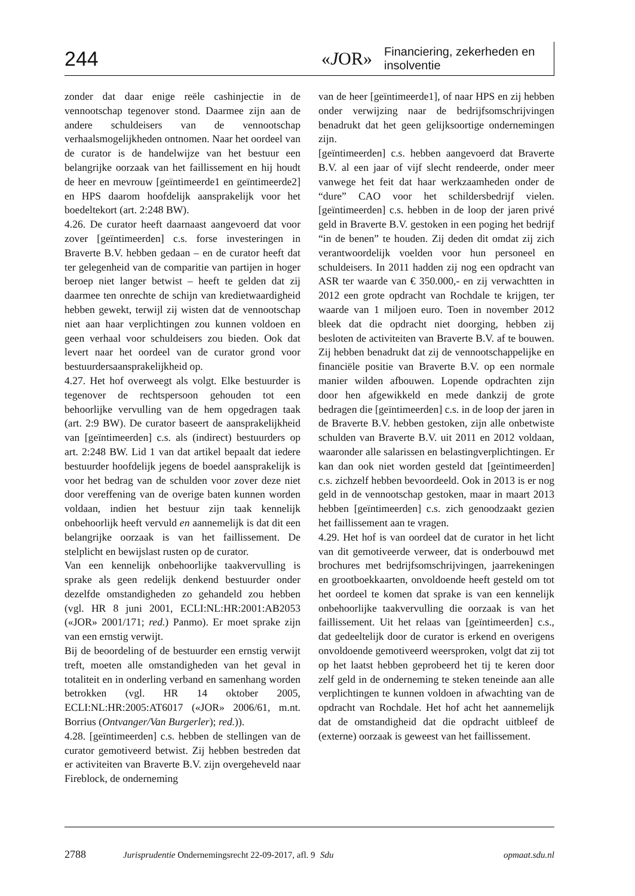244 «JOR»
Financiering, zekerheden en insolventie
zonder dat daar enige reële cashinjectie in de vennootschap tegenover stond. Daarmee zijn aan de andere schuldeisers van de vennootschap verhaalsmogelijkheden ontnomen. Naar het oordeel van de curator is de handelwijze van het bestuur een belangrijke oorzaak van het faillissement en hij houdt de heer en mevrouw [geïntimeerde1 en geïntimeerde2] en HPS daarom hoofdelijk aansprakelijk voor het boedeltekort (art. 2:248 BW).
4.26. De curator heeft daarnaast aangevoerd dat voor zover [geïntimeerden] c.s. forse investeringen in Braverte B.V. hebben gedaan – en de curator heeft dat ter gelegenheid van de comparitie van partijen in hoger beroep niet langer betwist – heeft te gelden dat zij daarmee ten onrechte de schijn van kredietwaardigheid hebben gewekt, terwijl zij wisten dat de vennootschap niet aan haar verplichtingen zou kunnen voldoen en geen verhaal voor schuldeisers zou bieden. Ook dat levert naar het oordeel van de curator grond voor bestuurdersaansprakelijkheid op.
4.27. Het hof overweegt als volgt. Elke bestuurder is tegenover de rechtspersoon gehouden tot een behoorlijke vervulling van de hem opgedragen taak (art. 2:9 BW). De curator baseert de aansprakelijkheid van [geïntimeerden] c.s. als (indirect) bestuurders op art. 2:248 BW. Lid 1 van dat artikel bepaalt dat iedere bestuurder hoofdelijk jegens de boedel aansprakelijk is voor het bedrag van de schulden voor zover deze niet door vereffening van de overige baten kunnen worden voldaan, indien het bestuur zijn taak kennelijk onbehoorlijk heeft vervuld en aannemelijk is dat dit een belangrijke oorzaak is van het faillissement. De stelplicht en bewijslast rusten op de curator.
Van een kennelijk onbehoorlijke taakvervulling is sprake als geen redelijk denkend bestuurder onder dezelfde omstandigheden zo gehandeld zou hebben (vgl. HR 8 juni 2001, ECLI:NL:HR:2001:AB2053 («JOR» 2001/171; red.) Panmo). Er moet sprake zijn van een ernstig verwijt.
Bij de beoordeling of de bestuurder een ernstig verwijt treft, moeten alle omstandigheden van het geval in totaliteit en in onderling verband en samenhang worden betrokken (vgl. HR 14 oktober 2005, ECLI:NL:HR:2005:AT6017 («JOR» 2006/61, m.nt. Borrius (Ontvanger/Van Burgerler); red.)).
4.28. [geïntimeerden] c.s. hebben de stellingen van de curator gemotiveerd betwist. Zij hebben bestreden dat er activiteiten van Braverte B.V. zijn overgeheveld naar Fireblock, de onderneming
van de heer [geïntimeerde1], of naar HPS en zij hebben onder verwijzing naar de bedrijfsomschrijvingen benadrukt dat het geen gelijksoortige ondernemingen zijn.
[geïntimeerden] c.s. hebben aangevoerd dat Braverte B.V. al een jaar of vijf slecht rendeerde, onder meer vanwege het feit dat haar werkzaamheden onder de “dure” CAO voor het schildersbedrijf vielen. [geïntimeerden] c.s. hebben in de loop der jaren privé geld in Braverte B.V. gestoken in een poging het bedrijf “in de benen” te houden. Zij deden dit omdat zij zich verantwoordelijk voelden voor hun personeel en schuldeisers. In 2011 hadden zij nog een opdracht van ASR ter waarde van € 350.000,- en zij verwachtten in 2012 een grote opdracht van Rochdale te krijgen, ter waarde van 1 miljoen euro. Toen in november 2012 bleek dat die opdracht niet doorging, hebben zij besloten de activiteiten van Braverte B.V. af te bouwen. Zij hebben benadrukt dat zij de vennootschappelijke en financiële positie van Braverte B.V. op een normale manier wilden afbouwen. Lopende opdrachten zijn door hen afgewikkeld en mede dankzij de grote bedragen die [geïntimeerden] c.s. in de loop der jaren in de Braverte B.V. hebben gestoken, zijn alle onbetwiste schulden van Braverte B.V. uit 2011 en 2012 voldaan, waaronder alle salarissen en belastingverplichtingen. Er kan dan ook niet worden gesteld dat [geïntimeerden] c.s. zichzelf hebben bevoordeeld. Ook in 2013 is er nog geld in de vennootschap gestoken, maar in maart 2013 hebben [geïntimeerden] c.s. zich genoodzaakt gezien het faillissement aan te vragen.
4.29. Het hof is van oordeel dat de curator in het licht van dit gemotiveerde verweer, dat is onderbouwd met brochures met bedrijfsomschrijvingen, jaarrekeningen en grootboekkaarten, onvoldoende heeft gesteld om tot het oordeel te komen dat sprake is van een kennelijk onbehoorlijke taakvervulling die oorzaak is van het faillissement. Uit het relaas van [geïntimeerden] c.s., dat gedeeltelijk door de curator is erkend en overigens onvoldoende gemotiveerd weersproken, volgt dat zij tot op het laatst hebben geprobeerd het tij te keren door zelf geld in de onderneming te steken teneinde aan alle verplichtingen te kunnen voldoen in afwachting van de opdracht van Rochdale. Het hof acht het aannemelijk dat de omstandigheid dat die opdracht uitbleef de (externe) oorzaak is geweest van het faillissement.
2788 Jurisprudentie Ondernemingsrecht 22-09-2017, afl. 9 Sdu opmaat.sdu.nl